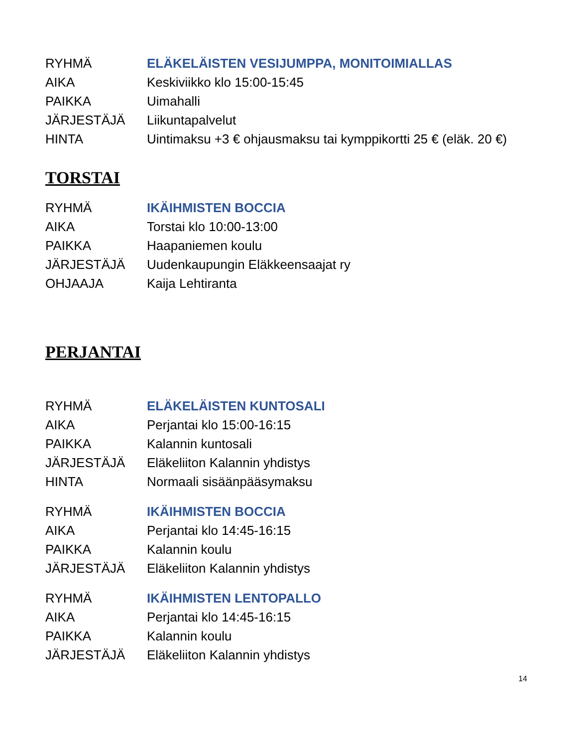| RYHMÄ | ELÄKELÄISTEN VESIJUMPPA, MONITOIMIALLAS |
| AIKA | Keskiviikko klo 15:00-15:45 |
| PAIKKA | Uimahalli |
| JÄRJESTÄJÄ | Liikuntapalvelut |
| HINTA | Uintimaksu +3 € ohjausmaksu tai kymppikortti 25 € (eläk. 20 €) |
TORSTAI
| RYHMÄ | IKÄIHMISTEN BOCCIA |
| AIKA | Torstai klo 10:00-13:00 |
| PAIKKA | Haapaniemen koulu |
| JÄRJESTÄJÄ | Uudenkaupungin Eläkkeensaajat ry |
| OHJAAJA | Kaija Lehtiranta |
PERJANTAI
| RYHMÄ | ELÄKELÄISTEN KUNTOSALI |
| AIKA | Perjantai klo 15:00-16:15 |
| PAIKKA | Kalannin kuntosali |
| JÄRJESTÄJÄ | Eläkeliiton Kalannin yhdistys |
| HINTA | Normaali sisäänpääsymaksu |
| RYHMÄ | IKÄIHMISTEN BOCCIA |
| AIKA | Perjantai klo 14:45-16:15 |
| PAIKKA | Kalannin koulu |
| JÄRJESTÄJÄ | Eläkeliiton Kalannin yhdistys |
| RYHMÄ | IKÄIHMISTEN LENTOPALLO |
| AIKA | Perjantai klo 14:45-16:15 |
| PAIKKA | Kalannin koulu |
| JÄRJESTÄJÄ | Eläkeliiton Kalannin yhdistys |
14